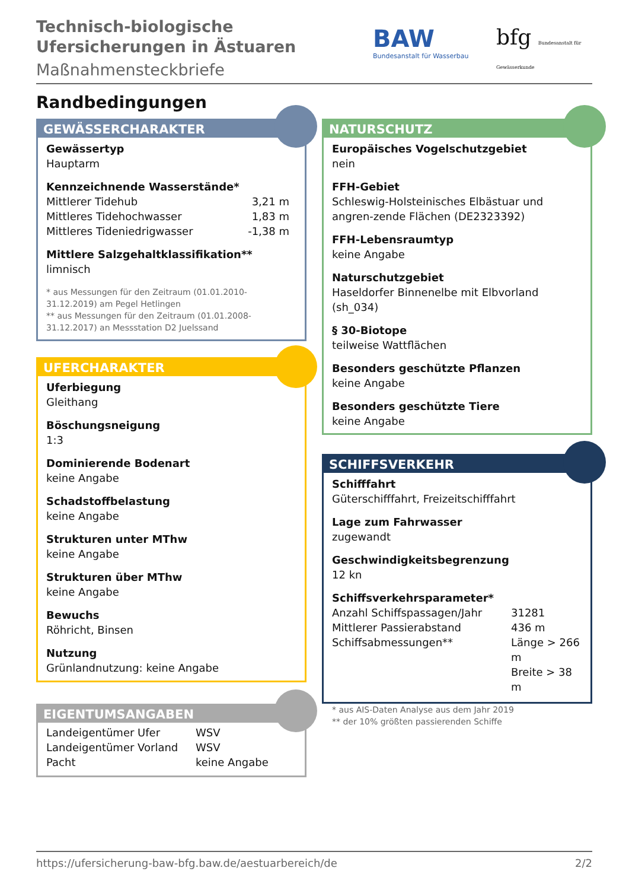Technisch-biologische
Ufersicherungen in Ästuaren
Maßnahmensteckbriefe
BAW
Bundesanstalt für Wasserbau
bfg Bundesanstalt für Gewässerkunde
Randbedingungen
GEWÄSSERCHARAKTER
Gewässertyp
Hauptarm
Kennzeichnende Wasserstände*
| Mittlerer Tidehub | 3,21 m |
| Mittleres Tidehochwasser | 1,83 m |
| Mittleres Tideniedrigwasser | -1,38 m |
Mittlere Salzgehaltklassifikation**
limnisch
* aus Messungen für den Zeitraum (01.01.2010-31.12.2019) am Pegel Hetlingen
** aus Messungen für den Zeitraum (01.01.2008-31.12.2017) an Messstation D2 Juelssand
UFERCHARAKTER
Uferbiegung
Gleithang
Böschungsneigung
1:3
Dominierende Bodenart
keine Angabe
Schadstoffbelastung
keine Angabe
Strukturen unter MThw
keine Angabe
Strukturen über MThw
keine Angabe
Bewuchs
Röhricht, Binsen
Nutzung
Grünlandnutzung: keine Angabe
EIGENTUMSANGABEN
| Landeigentümer Ufer | WSV |
| Landeigentümer Vorland | WSV |
| Pacht | keine Angabe |
NATURSCHUTZ
Europäisches Vogelschutzgebiet
nein
FFH-Gebiet
Schleswig-Holsteinisches Elbästuar und angren-zende Flächen (DE2323392)
FFH-Lebensraumtyp
keine Angabe
Naturschutzgebiet
Haseldorfer Binnenelbe mit Elbvorland (sh_034)
§ 30-Biotope
teilweise Wattflächen
Besonders geschützte Pflanzen
keine Angabe
Besonders geschützte Tiere
keine Angabe
SCHIFFSVERKEHR
Schifffahrt
Güterschifffahrt, Freizeitschifffahrt
Lage zum Fahrwasser
zugewandt
Geschwindigkeitsbegrenzung
12 kn
Schiffsverkehrsparameter*
| Anzahl Schiffspassagen/Jahr | 31281 |
| Mittlerer Passierabstand | 436 m |
| Schiffsabmessungen** | Länge > 266 m Breite > 38 m |
* aus AIS-Daten Analyse aus dem Jahr 2019
** der 10% größten passierenden Schiffe
https://ufersicherung-baw-bfg.baw.de/aestuarbereich/de 2/2